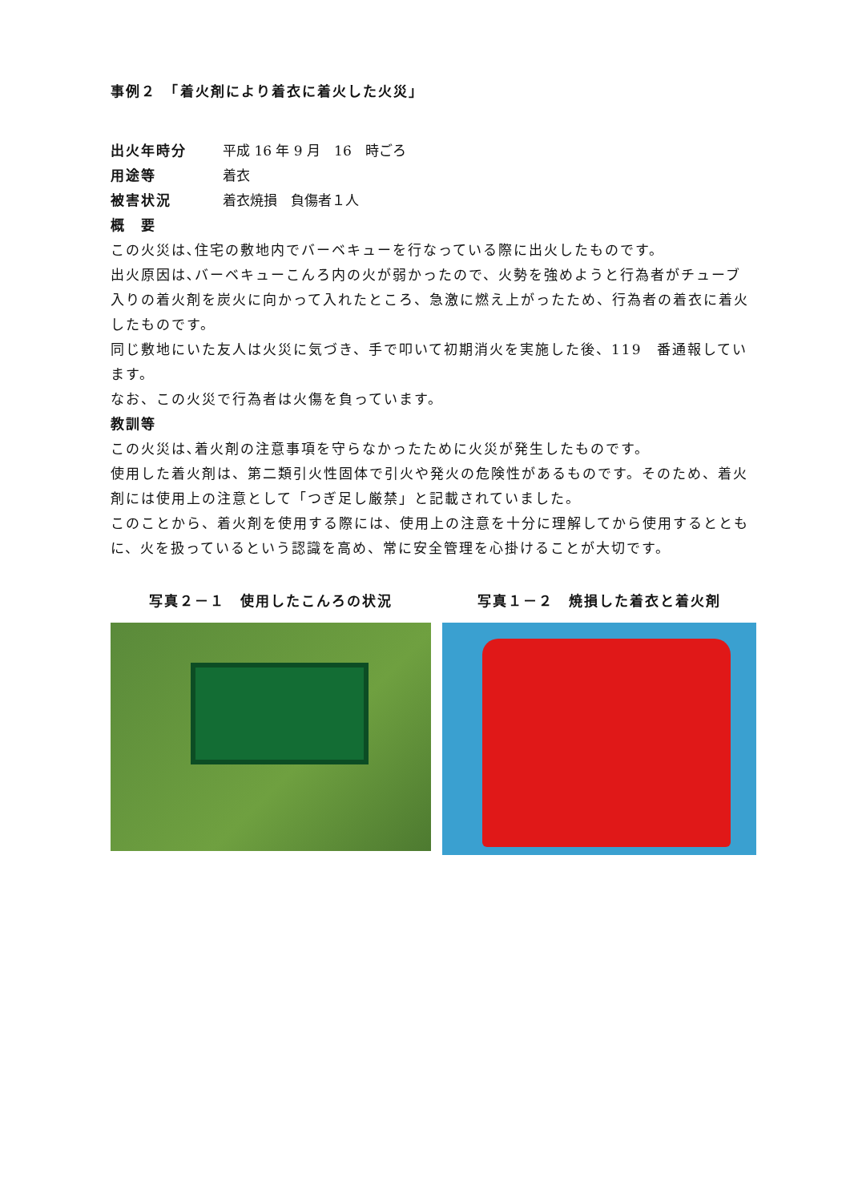事例２　「着火剤により着衣に着火した火災」
出火年時分 平成 16 年 9 月　16　時ごろ
用途等 着衣
被害状況 着衣焼損　負傷者１人
概　要
この火災は､住宅の敷地内でバーベキューを行なっている際に出火したものです。
出火原因は､バーベキューこんろ内の火が弱かったので、火勢を強めようと行為者がチューブ入りの着火剤を炭火に向かって入れたところ、急激に燃え上がったため、行為者の着衣に着火したものです。
同じ敷地にいた友人は火災に気づき、手で叩いて初期消火を実施した後、119　番通報しています。
なお、この火災で行為者は火傷を負っています。
教訓等
この火災は､着火剤の注意事項を守らなかったために火災が発生したものです。
使用した着火剤は、第二類引火性固体で引火や発火の危険性があるものです。そのため、着火剤には使用上の注意として「つぎ足し厳禁」と記載されていました。
このことから、着火剤を使用する際には、使用上の注意を十分に理解してから使用するとともに、火を扱っているという認識を高め、常に安全管理を心掛けることが大切です。
写真２－１　使用したこんろの状況 写真１－２　焼損した着衣と着火剤